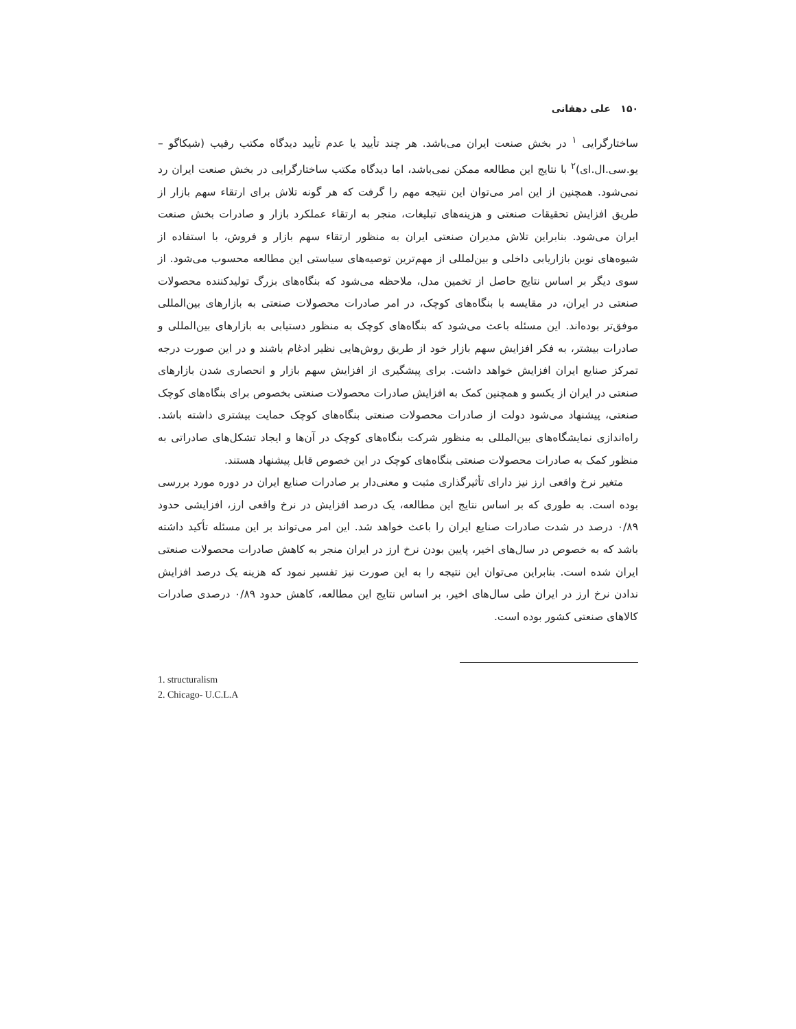۱۵۰ علی دهقانی
ساختارگرایی <sup>۱</sup> در بخش صنعت ایران می‌باشد. هر چند تأیید یا عدم تأیید دیدگاه مکتب رقیب (شیکاگو – یو.سی.ال.ای)<sup>۲</sup> با نتایج این مطالعه ممکن نمی‌باشد، اما دیدگاه مکتب ساختارگرایی در بخش صنعت ایران رد نمی‌شود. همچنین از این امر می‌توان این نتیجه مهم را گرفت که هر گونه تلاش برای ارتقاء سهم بازار از طریق افزایش تحقیقات صنعتی و هزینه‌های تبلیغات، منجر به ارتقاء عملکرد بازار و صادرات بخش صنعت ایران می‌شود. بنابراین تلاش مدیران صنعتی ایران به منظور ارتقاء سهم بازار و فروش، با استفاده از شیوه‌های نوین بازاریابی داخلی و بین‌لمللی از مهم‌ترین توصیه‌های سیاستی این مطالعه محسوب می‌شود. از سوی دیگر بر اساس نتایج حاصل از تخمین مدل، ملاحظه می‌شود که بنگاه‌های بزرگ تولیدکننده محصولات صنعتی در ایران، در مقایسه با بنگاه‌های کوچک، در امر صادرات محصولات صنعتی به بازارهای بین‌المللی موفق‌تر بوده‌اند. این مسئله باعث می‌شود که بنگاه‌های کوچک به منظور دستیابی به بازارهای بین‌المللی و صادرات بیشتر، به فکر افزایش سهم بازار خود از طریق روش‌هایی نظیر ادغام باشند و در این صورت درجه تمرکز صنایع ایران افزایش خواهد داشت. برای پیشگیری از افزایش سهم بازار و انحصاری شدن بازارهای صنعتی در ایران از یکسو و همچنین کمک به افزایش صادرات محصولات صنعتی بخصوص برای بنگاه‌های کوچک صنعتی، پیشنهاد می‌شود دولت از صادرات محصولات صنعتی بنگاه‌های کوچک حمایت بیشتری داشته باشد. راه‌اندازی نمایشگاه‌های بین‌المللی به منظور شرکت بنگاه‌های کوچک در آن‌ها و ایجاد تشکل‌های صادراتی به منظور کمک به صادرات محصولات صنعتی بنگاه‌های کوچک در این خصوص قابل پیشنهاد هستند.
متغیر نرخ واقعی ارز نیز دارای تأثیرگذاری مثبت و معنی‌دار بر صادرات صنایع ایران در دوره مورد بررسی بوده است. به طوری که بر اساس نتایج این مطالعه، یک درصد افزایش در نرخ واقعی ارز، افزایشی حدود ۰/۸۹ درصد در شدت صادرات صنایع ایران را باعث خواهد شد. این امر می‌تواند بر این مسئله تأکید داشته باشد که به خصوص در سال‌های اخیر، پایین بودن نرخ ارز در ایران منجر به کاهش صادرات محصولات صنعتی ایران شده است. بنابراین می‌توان این نتیجه را به این صورت نیز تفسیر نمود که هزینه یک درصد افزایش ندادن نرخ ارز در ایران طی سال‌های اخیر، بر اساس نتایج این مطالعه، کاهش حدود ۰/۸۹ درصدی صادرات کالاهای صنعتی کشور بوده است.
1. structuralism
2. Chicago- U.C.L.A